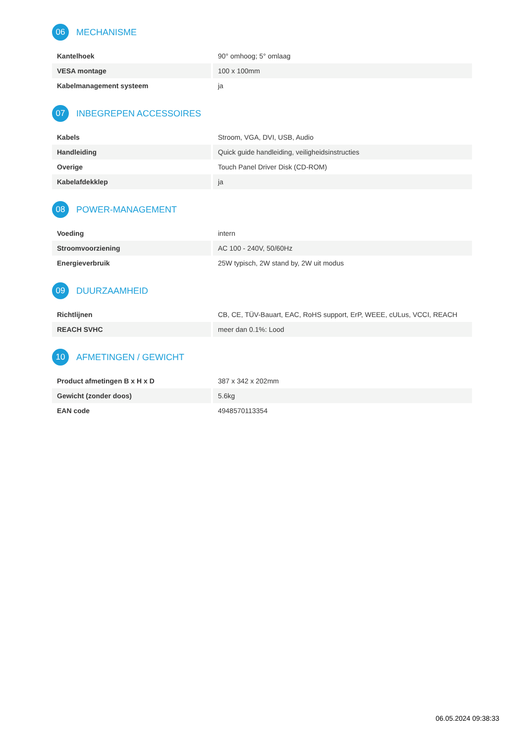06 MECHANISME
| Kantelhoek | 90° omhoog; 5° omlaag |
| VESA montage | 100 x 100mm |
| Kabelmanagement systeem | ja |
07 INBEGREPEN ACCESSOIRES
| Kabels | Stroom, VGA, DVI, USB, Audio |
| Handleiding | Quick guide handleiding, veiligheidsinstructies |
| Overige | Touch Panel Driver Disk (CD-ROM) |
| Kabelafdekklep | ja |
08 POWER-MANAGEMENT
| Voeding | intern |
| Stroomvoorziening | AC 100 - 240V, 50/60Hz |
| Energieverbruik | 25W typisch, 2W stand by, 2W uit modus |
09 DUURZAAMHEID
| Richtlijnen | CB, CE, TÜV-Bauart, EAC, RoHS support, ErP, WEEE, cULus, VCCI, REACH |
| REACH SVHC | meer dan 0.1%: Lood |
10 AFMETINGEN / GEWICHT
| Product afmetingen B x H x D | 387 x 342 x 202mm |
| Gewicht (zonder doos) | 5.6kg |
| EAN code | 4948570113354 |
06.05.2024 09:38:33